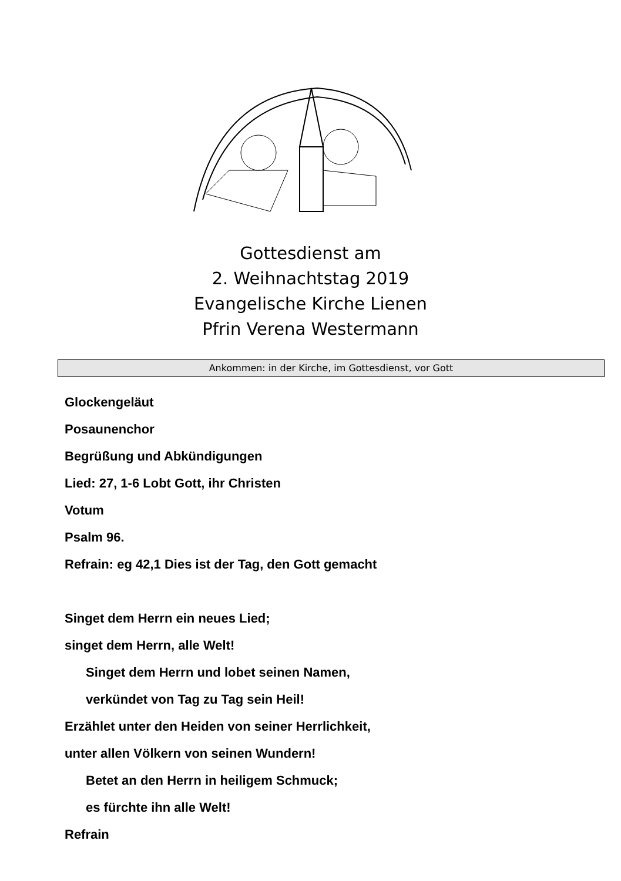Gottesdienst am
2. Weihnachtstag 2019
Evangelische Kirche Lienen
Pfrin Verena Westermann
Ankommen: in der Kirche, im Gottesdienst, vor Gott
Glockengeläut
Posaunenchor
Begrüßung und Abkündigungen
Lied: 27, 1-6 Lobt Gott, ihr Christen
Votum
Psalm 96.
Refrain: eg 42,1 Dies ist der Tag, den Gott gemacht
Singet dem Herrn ein neues Lied;
singet dem Herrn, alle Welt!
Singet dem Herrn und lobet seinen Namen,
verkündet von Tag zu Tag sein Heil!
Erzählet unter den Heiden von seiner Herrlichkeit,
unter allen Völkern von seinen Wundern!
Betet an den Herrn in heiligem Schmuck;
es fürchte ihn alle Welt!
Refrain